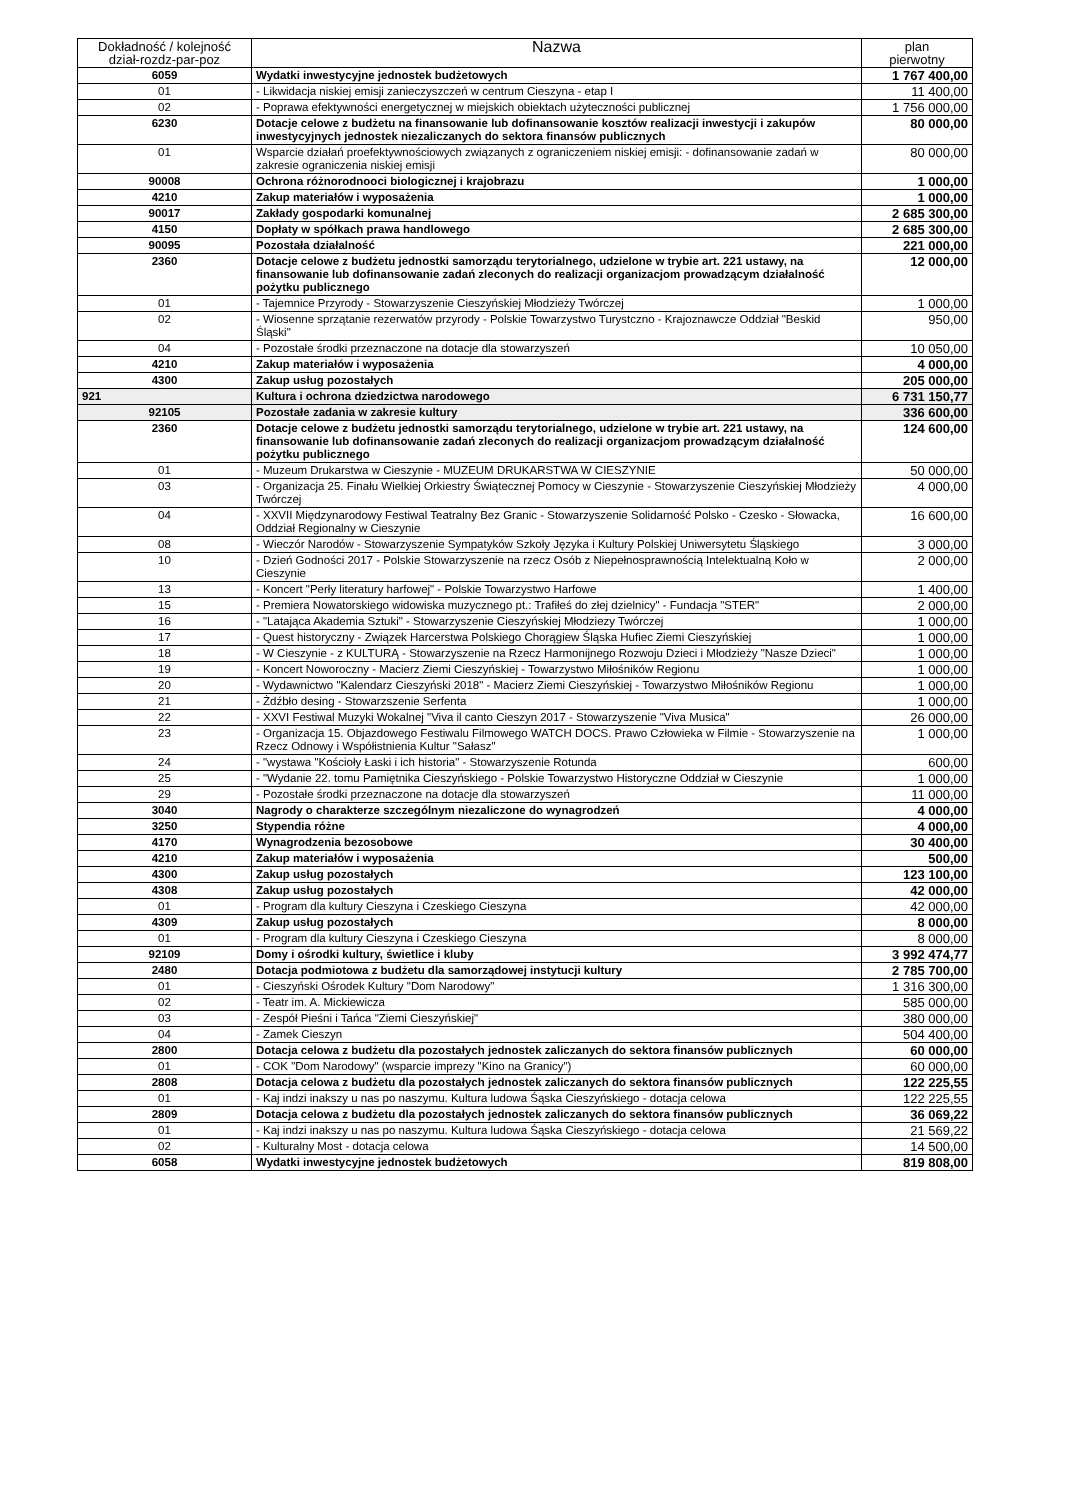| Dokładność / kolejność dział-rozdz-par-poz | Nazwa | plan pierwotny |
| --- | --- | --- |
| 6059 | Wydatki inwestycyjne jednostek budżetowych | 1 767 400,00 |
| 01 | - Likwidacja niskiej emisji zanieczyszczeń w centrum Cieszyna - etap I | 11 400,00 |
| 02 | - Poprawa efektywności energetycznej w miejskich obiektach użyteczności publicznej | 1 756 000,00 |
| 6230 | Dotacje celowe z budżetu na finansowanie lub dofinansowanie kosztów realizacji inwestycji i zakupów inwestycyjnych jednostek niezaliczanych do sektora finansów publicznych | 80 000,00 |
| 01 | Wsparcie działań proefektywnościowych związanych z ograniczeniem niskiej emisji: - dofinansowanie zadań w zakresie ograniczenia niskiej emisji | 80 000,00 |
| 90008 | Ochrona różnorodnooci biologicznej i krajobrazu | 1 000,00 |
| 4210 | Zakup materiałów i wyposażenia | 1 000,00 |
| 90017 | Zakłady gospodarki komunalnej | 2 685 300,00 |
| 4150 | Dopłaty w spółkach prawa handlowego | 2 685 300,00 |
| 90095 | Pozostała działalność | 221 000,00 |
| 2360 | Dotacje celowe z budżetu jednostki samorządu terytorialnego, udzielone w trybie art. 221 ustawy, na finansowanie lub dofinansowanie zadań zleconych do realizacji organizacjom prowadzącym działalność pożytku publicznego | 12 000,00 |
| 01 | - Tajemnice Przyrody - Stowarzyszenie Cieszyńskiej Młodzieży Twórczej | 1 000,00 |
| 02 | - Wiosenne sprzątanie rezerwatów przyrody - Polskie Towarzystwo Turystczno - Krajoznawcze Oddział "Beskid Śląski" | 950,00 |
| 04 | - Pozostałe środki przeznaczone na dotacje dla stowarzyszeń | 10 050,00 |
| 4210 | Zakup materiałów i wyposażenia | 4 000,00 |
| 4300 | Zakup usług pozostałych | 205 000,00 |
| 921 | Kultura i ochrona dziedzictwa narodowego | 6 731 150,77 |
| 92105 | Pozostałe zadania w zakresie kultury | 336 600,00 |
| 2360 | Dotacje celowe z budżetu jednostki samorządu terytorialnego, udzielone w trybie art. 221 ustawy, na finansowanie lub dofinansowanie zadań zleconych do realizacji organizacjom prowadzącym działalność pożytku publicznego | 124 600,00 |
| 01 | - Muzeum Drukarstwa w Cieszynie - MUZEUM DRUKARSTWA W CIESZYNIE | 50 000,00 |
| 03 | - Organizacja 25. Finału Wielkiej Orkiestry Świątecznej Pomocy w Cieszynie - Stowarzyszenie Cieszyńskiej Młodzieży Twórczej | 4 000,00 |
| 04 | - XXVII Międzynarodowy Festiwal Teatralny Bez Granic - Stowarzyszenie Solidarność Polsko - Czesko - Słowacka, Oddział Regionalny w Cieszynie | 16 600,00 |
| 08 | - Wieczór Narodów - Stowarzyszenie Sympatyków Szkoły Języka i Kultury Polskiej Uniwersytetu Śląskiego | 3 000,00 |
| 10 | - Dzień Godności 2017 - Polskie Stowarzyszenie na rzecz Osób z Niepełnosprawnością Intelektualną Koło w Cieszynie | 2 000,00 |
| 13 | - Koncert "Perły literatury harfowej" - Polskie Towarzystwo Harfowe | 1 400,00 |
| 15 | - Premiera Nowatorskiego widowiska muzycznego pt.: Trafiłeś do złej dzielnicy" - Fundacja "STER" | 2 000,00 |
| 16 | - "Latająca Akademia Sztuki" - Stowarzyszenie Cieszyńskiej Młodziezy Twórczej | 1 000,00 |
| 17 | - Quest historyczny - Związek Harcerstwa Polskiego Chorągiew Śląska Hufiec Ziemi Cieszyńskiej | 1 000,00 |
| 18 | - W Cieszynie - z KULTURĄ - Stowarzyszenie na Rzecz Harmonijnego Rozwoju Dzieci i Młodzieży "Nasze Dzieci" | 1 000,00 |
| 19 | - Koncert Noworoczny - Macierz Ziemi Cieszyńskiej - Towarzystwo Miłośników Regionu | 1 000,00 |
| 20 | - Wydawnictwo "Kalendarz Cieszyński 2018" - Macierz Ziemi Cieszyńskiej - Towarzystwo Miłośników Regionu | 1 000,00 |
| 21 | - Żdźbło desing - Stowarzszenie Serfenta | 1 000,00 |
| 22 | - XXVI Festiwal Muzyki Wokalnej "Viva il canto Cieszyn 2017 - Stowarzyszenie "Viva Musica" | 26 000,00 |
| 23 | - Organizacja 15. Objazdowego Festiwalu Filmowego WATCH DOCS. Prawo Człowieka w Filmie - Stowarzyszenie na Rzecz Odnowy i Współistnienia Kultur "Sałasz" | 1 000,00 |
| 24 | - "wystawa "Kościoły Łaski i ich historia" - Stowarzyszenie Rotunda | 600,00 |
| 25 | - "Wydanie 22. tomu Pamiętnika Cieszyńskiego - Polskie Towarzystwo Historyczne Oddział w Cieszynie | 1 000,00 |
| 29 | - Pozostałe środki przeznaczone na dotacje dla stowarzyszeń | 11 000,00 |
| 3040 | Nagrody o charakterze szczególnym niezaliczone do wynagrodzeń | 4 000,00 |
| 3250 | Stypendia różne | 4 000,00 |
| 4170 | Wynagrodzenia bezosobowe | 30 400,00 |
| 4210 | Zakup materiałów i wyposażenia | 500,00 |
| 4300 | Zakup usług pozostałych | 123 100,00 |
| 4308 | Zakup usług pozostałych | 42 000,00 |
| 01 | - Program dla kultury Cieszyna i Czeskiego Cieszyna | 42 000,00 |
| 4309 | Zakup usług pozostałych | 8 000,00 |
| 01 | - Program dla kultury Cieszyna i Czeskiego Cieszyna | 8 000,00 |
| 92109 | Domy i ośrodki kultury, świetlice i kluby | 3 992 474,77 |
| 2480 | Dotacja podmiotowa z budżetu dla samorządowej instytucji kultury | 2 785 700,00 |
| 01 | - Cieszyński Ośrodek Kultury "Dom Narodowy" | 1 316 300,00 |
| 02 | - Teatr im. A. Mickiewicza | 585 000,00 |
| 03 | - Zespół Pieśni i Tańca "Ziemi Cieszyńskiej" | 380 000,00 |
| 04 | - Zamek Cieszyn | 504 400,00 |
| 2800 | Dotacja celowa z budżetu dla pozostałych jednostek zaliczanych do sektora finansów publicznych | 60 000,00 |
| 01 | - COK "Dom Narodowy" (wsparcie imprezy "Kino na Granicy") | 60 000,00 |
| 2808 | Dotacja celowa z budżetu dla pozostałych jednostek zaliczanych do sektora finansów publicznych | 122 225,55 |
| 01 | - Kaj indzi inakszy u nas po naszymu. Kultura ludowa Śąska Cieszyńskiego - dotacja celowa | 122 225,55 |
| 2809 | Dotacja celowa z budżetu dla pozostałych jednostek zaliczanych do sektora finansów publicznych | 36 069,22 |
| 01 | - Kaj indzi inakszy u nas po naszymu. Kultura ludowa Śąska Cieszyńskiego - dotacja celowa | 21 569,22 |
| 02 | - Kulturalny Most - dotacja celowa | 14 500,00 |
| 6058 | Wydatki inwestycyjne jednostek budżetowych | 819 808,00 |